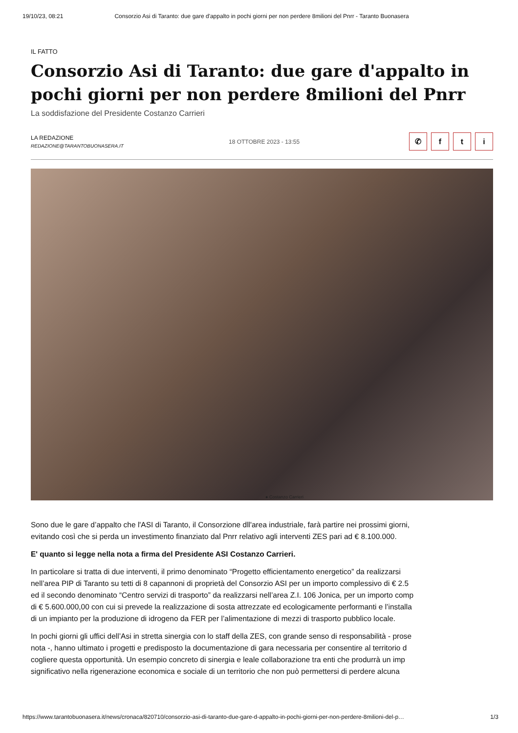19/10/23, 08:21 Consorzio Asi di Taranto: due gare d'appalto in pochi giorni per non perdere 8milioni del Pnrr - Taranto Buonasera
IL FATTO
Consorzio Asi di Taranto: due gare d'appalto in pochi giorni per non perdere 8milioni del Pnrr
La soddisfazione del Presidente Costanzo Carrieri
LA REDAZIONE
REDAZIONE@TARANTOBUONASERA.IT
18 OTTOBRE 2023 - 13:55
✆ fti
● Costanzo Carrieri
Sono due le gare d’appalto che l'ASI di Taranto, il Consorzione dll'area industriale, farà partire nei prossimi giorni,
evitando così che si perda un investimento finanziato dal Pnrr relativo agli interventi ZES pari ad € 8.100.000.
E' quanto si legge nella nota a firma del Presidente ASI Costanzo Carrieri.
In particolare si tratta di due interventi, il primo denominato “Progetto efficientamento energetico” da realizzarsi
nell’area PIP di Taranto su tetti di 8 capannoni di proprietà del Consorzio ASI per un importo complessivo di € 2.5
ed il secondo denominato “Centro servizi di trasporto” da realizzarsi nell’area Z.I. 106 Jonica, per un importo comp
di € 5.600.000,00 con cui si prevede la realizzazione di sosta attrezzate ed ecologicamente performanti e l’installa
di un impianto per la produzione di idrogeno da FER per l’alimentazione di mezzi di trasporto pubblico locale.
In pochi giorni gli uffici dell’Asi in stretta sinergia con lo staff della ZES, con grande senso di responsabilità - prose
nota -, hanno ultimato i progetti e predisposto la documentazione di gara necessaria per consentire al territorio d
cogliere questa opportunità. Un esempio concreto di sinergia e leale collaborazione tra enti che produrrà un imp
significativo nella rigenerazione economica e sociale di un territorio che non può permettersi di perdere alcuna
https://www.tarantobuonasera.it/news/cronaca/820710/consorzio-asi-di-taranto-due-gare-d-appalto-in-pochi-giorni-per-non-perdere-8milioni-del-p… 1/3